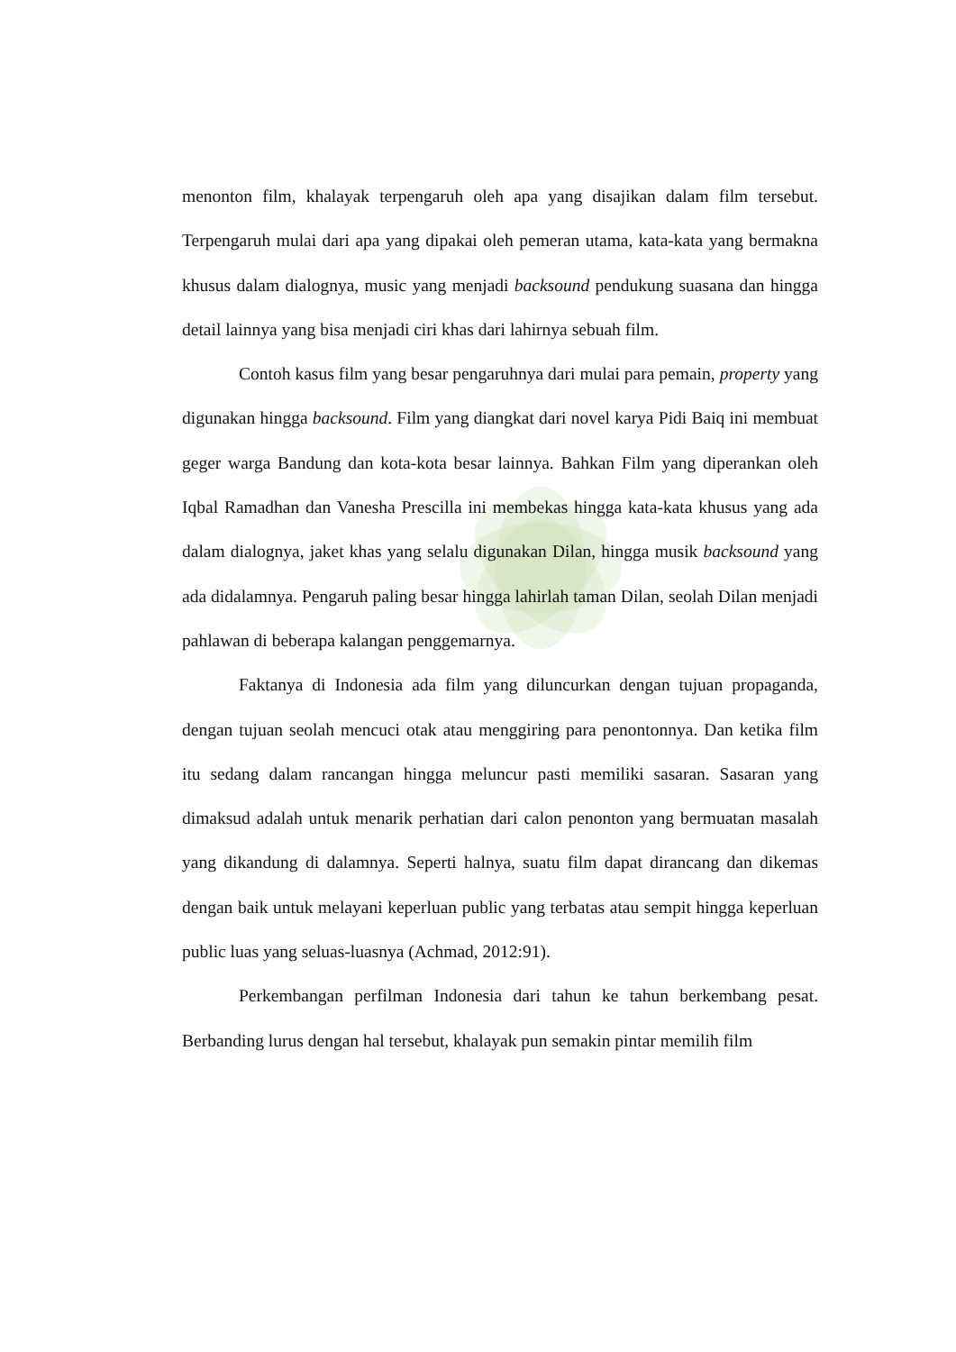menonton film, khalayak terpengaruh oleh apa yang disajikan dalam film tersebut. Terpengaruh mulai dari apa yang dipakai oleh pemeran utama, kata-kata yang bermakna khusus dalam dialognya, music yang menjadi backsound pendukung suasana dan hingga detail lainnya yang bisa menjadi ciri khas dari lahirnya sebuah film.
Contoh kasus film yang besar pengaruhnya dari mulai para pemain, property yang digunakan hingga backsound. Film yang diangkat dari novel karya Pidi Baiq ini membuat geger warga Bandung dan kota-kota besar lainnya. Bahkan Film yang diperankan oleh Iqbal Ramadhan dan Vanesha Prescilla ini membekas hingga kata-kata khusus yang ada dalam dialognya, jaket khas yang selalu digunakan Dilan, hingga musik backsound yang ada didalamnya. Pengaruh paling besar hingga lahirlah taman Dilan, seolah Dilan menjadi pahlawan di beberapa kalangan penggemarnya.
Faktanya di Indonesia ada film yang diluncurkan dengan tujuan propaganda, dengan tujuan seolah mencuci otak atau menggiring para penontonnya. Dan ketika film itu sedang dalam rancangan hingga meluncur pasti memiliki sasaran. Sasaran yang dimaksud adalah untuk menarik perhatian dari calon penonton yang bermuatan masalah yang dikandung di dalamnya. Seperti halnya, suatu film dapat dirancang dan dikemas dengan baik untuk melayani keperluan public yang terbatas atau sempit hingga keperluan public luas yang seluas-luasnya (Achmad, 2012:91).
Perkembangan perfilman Indonesia dari tahun ke tahun berkembang pesat. Berbanding lurus dengan hal tersebut, khalayak pun semakin pintar memilih film